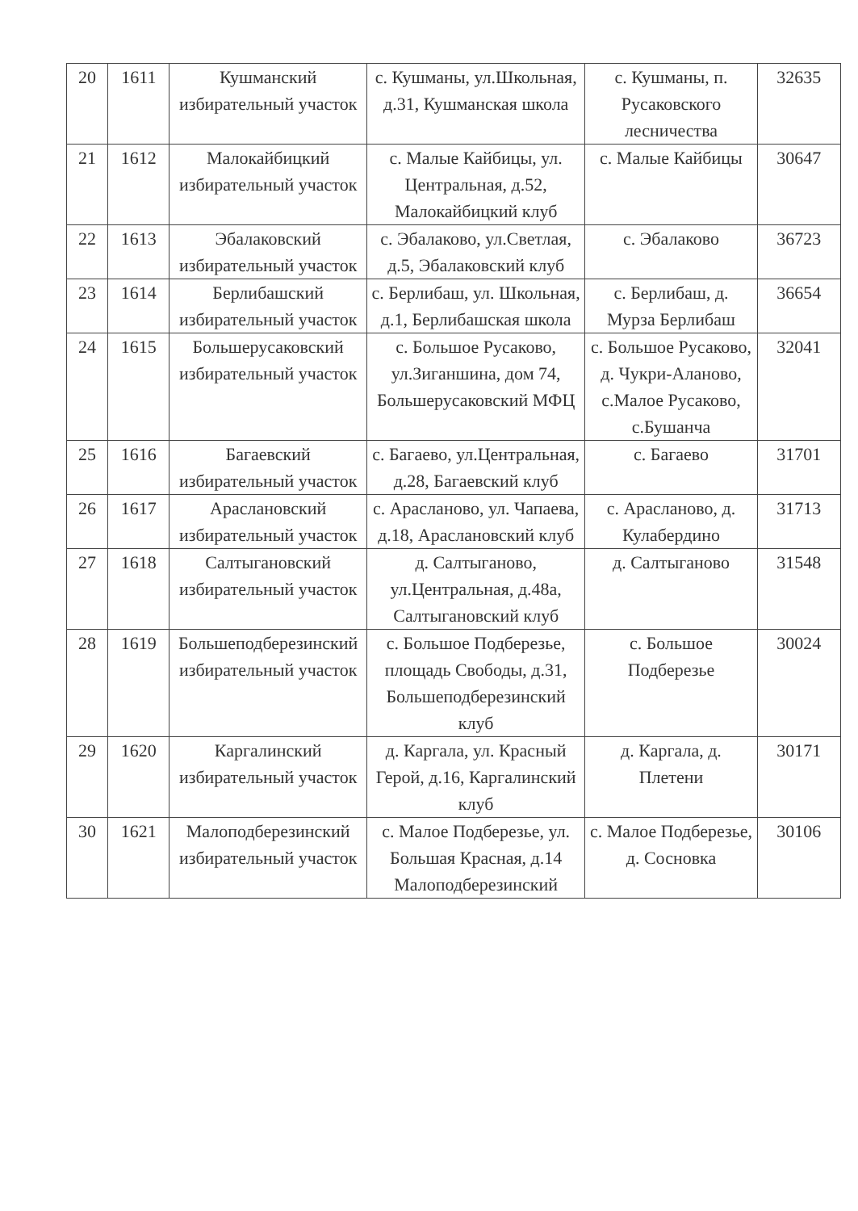| 20 | 1611 | Кушманский избирательный участок | с. Кушманы, ул.Школьная, д.31, Кушманская школа | с. Кушманы, п. Русаковского лесничества | 32635 |
| 21 | 1612 | Малокайбицкий избирательный участок | с. Малые Кайбицы, ул. Центральная, д.52, Малокайбицкий клуб | с. Малые Кайбицы | 30647 |
| 22 | 1613 | Эбалаковский избирательный участок | с. Эбалаково, ул.Светлая, д.5, Эбалаковский клуб | с. Эбалаково | 36723 |
| 23 | 1614 | Берлибашский избирательный участок | с. Берлибаш, ул. Школьная, д.1, Берлибашская школа | с. Берлибаш, д. Мурза Берлибаш | 36654 |
| 24 | 1615 | Большерусаковский избирательный участок | с. Большое Русаково, ул.Зиганшина, дом 74, Большерусаковский МФЦ | с. Большое Русаково, д. Чукри-Аланово, с.Малое Русаково, с.Бушанча | 32041 |
| 25 | 1616 | Багаевский избирательный участок | с. Багаево, ул.Центральная, д.28, Багаевский клуб | с. Багаево | 31701 |
| 26 | 1617 | Араслановский избирательный участок | с. Арасланово, ул. Чапаева, д.18, Араслановский клуб | с. Арасланово, д. Кулабердино | 31713 |
| 27 | 1618 | Салтыгановский избирательный участок | д. Салтыганово, ул.Центральная, д.48а, Салтыгановский клуб | д. Салтыганово | 31548 |
| 28 | 1619 | Большеподберезинский избирательный участок | с. Большое Подберезье, площадь Свободы, д.31, Большеподберезинский клуб | с. Большое Подберезье | 30024 |
| 29 | 1620 | Каргалинский избирательный участок | д. Каргала, ул. Красный Герой, д.16, Каргалинский клуб | д. Каргала, д. Плетени | 30171 |
| 30 | 1621 | Малоподберезинский избирательный участок | с. Малое Подберезье, ул. Большая Красная, д.14 Малоподберезинский | с. Малое Подберезье, д. Сосновка | 30106 |